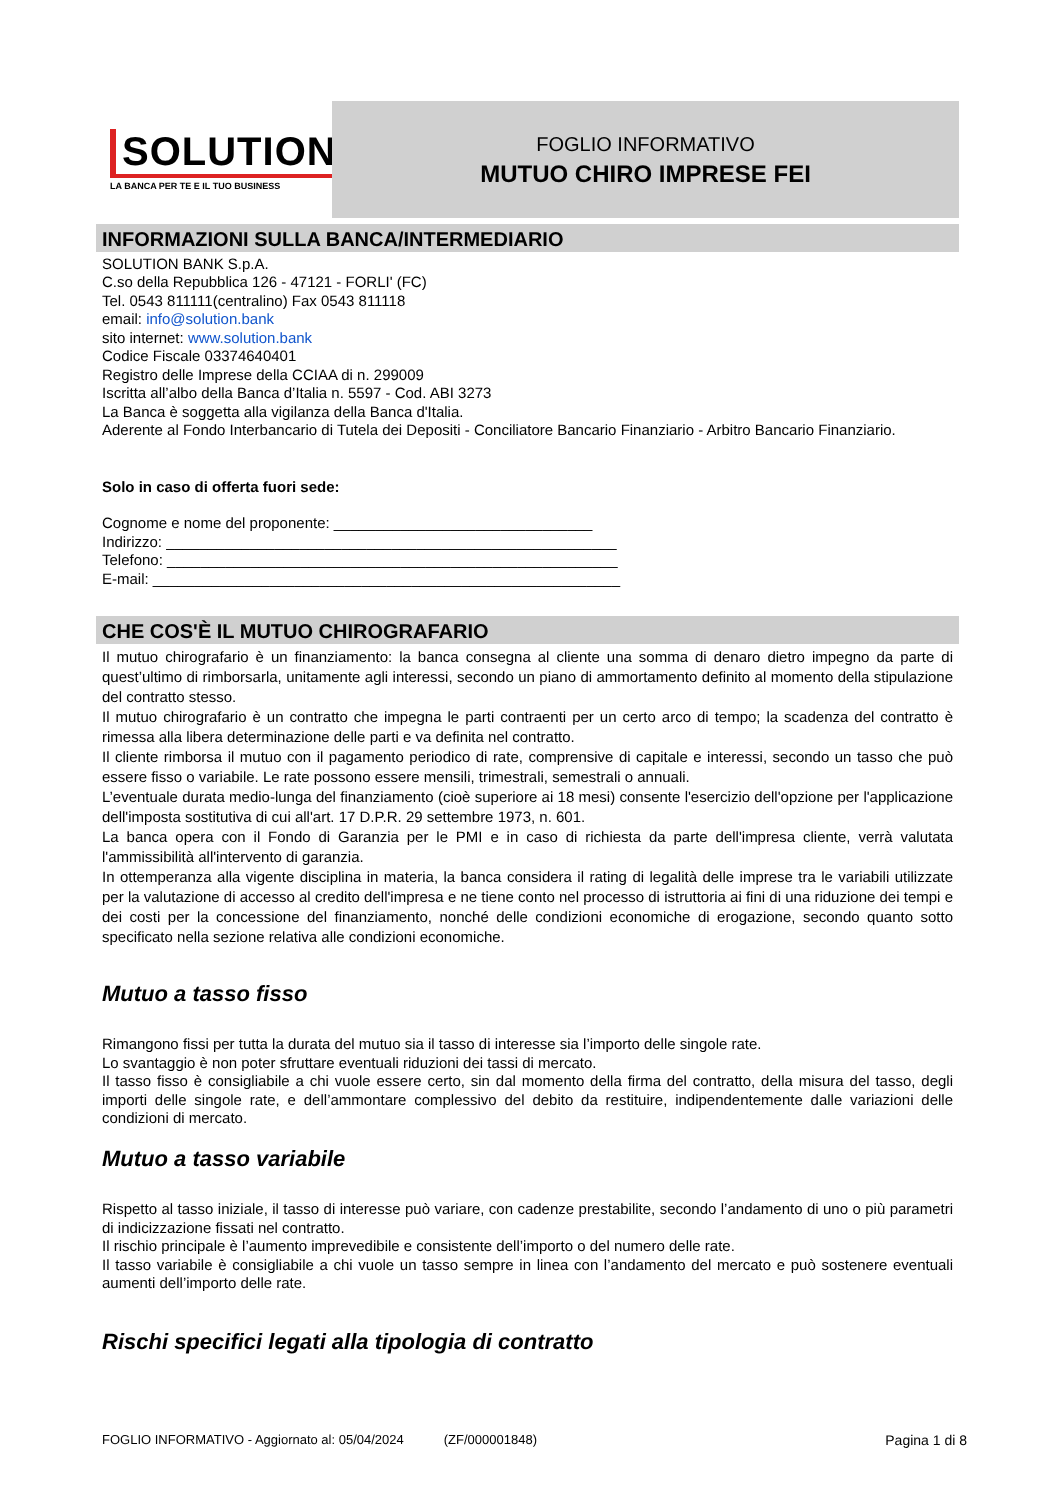SOLUTION
LA BANCA PER TE E IL TUO BUSINESS
FOGLIO INFORMATIVO
MUTUO CHIRO IMPRESE FEI
INFORMAZIONI SULLA BANCA/INTERMEDIARIO
SOLUTION BANK S.p.A.
C.so della Repubblica 126 - 47121 - FORLI' (FC)
Tel. 0543 811111(centralino) Fax 0543 811118
email: info@solution.bank
sito internet: www.solution.bank
Codice Fiscale 03374640401
Registro delle Imprese della CCIAA di n. 299009
Iscritta all’albo della Banca d’Italia n. 5597 - Cod. ABI 3273
La Banca è soggetta alla vigilanza della Banca d'Italia.
Aderente al Fondo Interbancario di Tutela dei Depositi - Conciliatore Bancario Finanziario - Arbitro Bancario Finanziario.
Solo in caso di offerta fuori sede:
Cognome e nome del proponente: _______________________________
Indirizzo: ______________________________________________________
Telefono: ______________________________________________________
E-mail: ________________________________________________________
CHE COS'È IL MUTUO CHIROGRAFARIO
Il mutuo chirografario è un finanziamento: la banca consegna al cliente una somma di denaro dietro impegno da parte di quest’ultimo di rimborsarla, unitamente agli interessi, secondo un piano di ammortamento definito al momento della stipulazione del contratto stesso.
Il mutuo chirografario è un contratto che impegna le parti contraenti per un certo arco di tempo; la scadenza del contratto è rimessa alla libera determinazione delle parti e va definita nel contratto.
Il cliente rimborsa il mutuo con il pagamento periodico di rate, comprensive di capitale e interessi, secondo un tasso che può essere fisso o variabile. Le rate possono essere mensili, trimestrali, semestrali o annuali.
L’eventuale durata medio-lunga del finanziamento (cioè superiore ai 18 mesi) consente l'esercizio dell'opzione per l'applicazione dell'imposta sostitutiva di cui all'art. 17 D.P.R. 29 settembre 1973, n. 601.
La banca opera con il Fondo di Garanzia per le PMI e in caso di richiesta da parte dell'impresa cliente, verrà valutata l'ammissibilità all'intervento di garanzia.
In ottemperanza alla vigente disciplina in materia, la banca considera il rating di legalità delle imprese tra le variabili utilizzate per la valutazione di accesso al credito dell'impresa e ne tiene conto nel processo di istruttoria ai fini di una riduzione dei tempi e dei costi per la concessione del finanziamento, nonché delle condizioni economiche di erogazione, secondo quanto sotto specificato nella sezione relativa alle condizioni economiche.
Mutuo a tasso fisso
Rimangono fissi per tutta la durata del mutuo sia il tasso di interesse sia l’importo delle singole rate.
Lo svantaggio è non poter sfruttare eventuali riduzioni dei tassi di mercato.
Il tasso fisso è consigliabile a chi vuole essere certo, sin dal momento della firma del contratto, della misura del tasso, degli importi delle singole rate, e dell’ammontare complessivo del debito da restituire, indipendentemente dalle variazioni delle condizioni di mercato.
Mutuo a tasso variabile
Rispetto al tasso iniziale, il tasso di interesse può variare, con cadenze prestabilite, secondo l’andamento di uno o più parametri di indicizzazione fissati nel contratto.
Il rischio principale è l’aumento imprevedibile e consistente dell’importo o del numero delle rate.
Il tasso variabile è consigliabile a chi vuole un tasso sempre in linea con l’andamento del mercato e può sostenere eventuali aumenti dell’importo delle rate.
Rischi specifici legati alla tipologia di contratto
FOGLIO INFORMATIVO - Aggiornato al: 05/04/2024 (ZF/000001848) Pagina 1 di 8